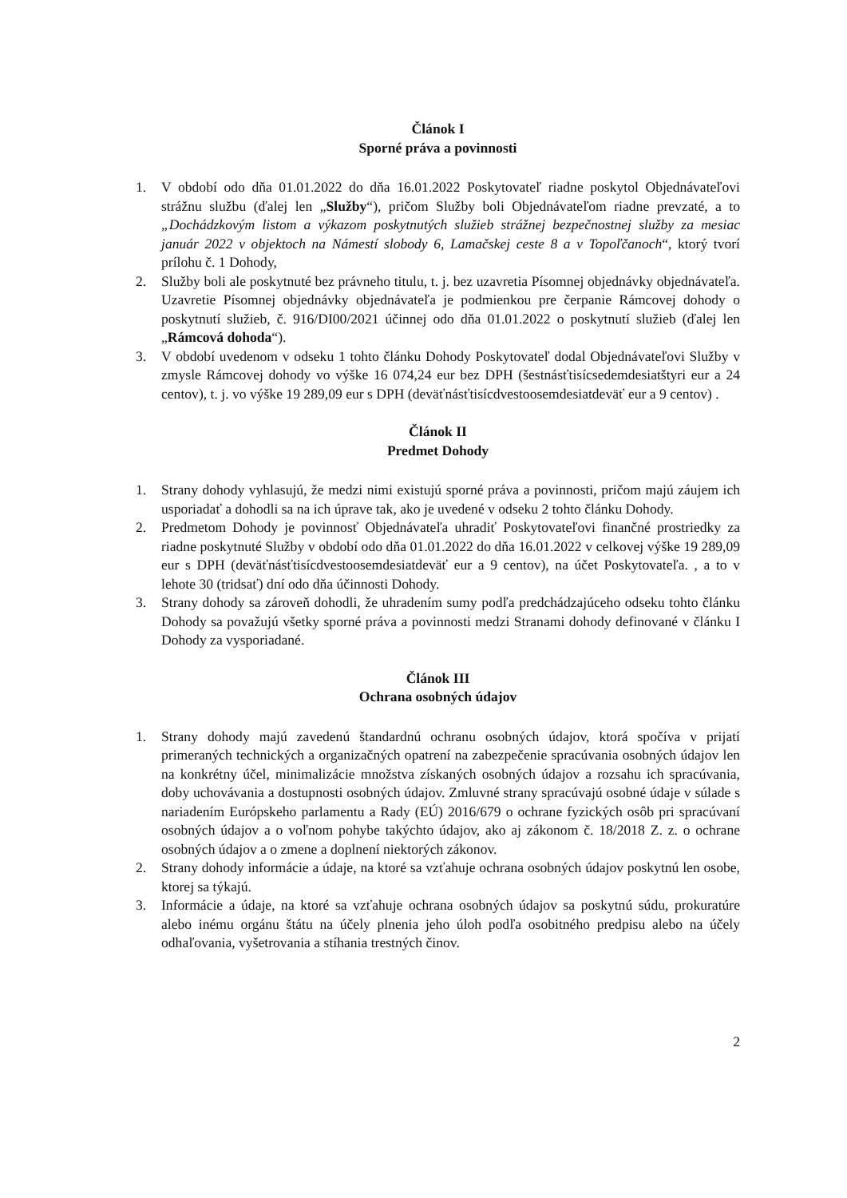Článok I
Sporné práva a povinnosti
1. V období odo dňa 01.01.2022 do dňa 16.01.2022 Poskytovateľ riadne poskytol Objednávateľovi strážnu službu (ďalej len „Služby“), pričom Služby boli Objednávateľom riadne prevzaté, a to „Dochádzkovým listom a výkazom poskytnutých služieb strážnej bezpečnostnej služby za mesiac január 2022 v objektoch na Námestí slobody 6, Lamačskej ceste 8 a v Topoľčanoch“, ktorý tvorí prílohu č. 1 Dohody,
2. Služby boli ale poskytnuté bez právneho titulu, t. j. bez uzavretia Písomnej objednávky objednávateľa. Uzavretie Písomnej objednávky objednávateľa je podmienkou pre čerpanie Rámcovej dohody o poskytnutí služieb, č. 916/DI00/2021 účinnej odo dňa 01.01.2022 o poskytnutí služieb (ďalej len „Rámcová dohoda“).
3. V období uvedenom v odseku 1 tohto článku Dohody Poskytovateľ dodal Objednávateľovi Služby v zmysle Rámcovej dohody vo výške 16 074,24 eur bez DPH (šestnásťtisícsedemdesiatštyri eur a 24 centov), t. j. vo výške 19 289,09 eur s DPH (deväťnásťtisícdvestoosemdesiatdeväť eur a 9 centov) .
Článok II
Predmet Dohody
1. Strany dohody vyhlasujú, že medzi nimi existujú sporné práva a povinnosti, pričom majú záujem ich usporiadať a dohodli sa na ich úprave tak, ako je uvedené v odseku 2 tohto článku Dohody.
2. Predmetom Dohody je povinnosť Objednávateľa uhradiť Poskytovateľovi finančné prostriedky za riadne poskytnuté Služby v období odo dňa 01.01.2022 do dňa 16.01.2022 v celkovej výške 19 289,09 eur s DPH (deväťnásťtisícdvestoosemdesiatdeväť eur a 9 centov), na účet Poskytovateľa. , a to v lehote 30 (tridsať) dní odo dňa účinnosti Dohody.
3. Strany dohody sa zároveň dohodli, že uhradením sumy podľa predchádzajúceho odseku tohto článku Dohody sa považujú všetky sporné práva a povinnosti medzi Stranami dohody definované v článku I Dohody za vysporiadané.
Článok III
Ochrana osobných údajov
1. Strany dohody majú zavedenú štandardnú ochranu osobných údajov, ktorá spočíva v prijatí primeraných technických a organizačných opatrení na zabezpečenie spracúvania osobných údajov len na konkrétny účel, minimalizácie množstva získaných osobných údajov a rozsahu ich spracúvania, doby uchovávania a dostupnosti osobných údajov. Zmluvné strany spracúvajú osobné údaje v súlade s nariadením Európskeho parlamentu a Rady (EÚ) 2016/679 o ochrane fyzických osôb pri spracúvaní osobných údajov a o voľnom pohybe takýchto údajov, ako aj zákonom č. 18/2018 Z. z. o ochrane osobných údajov a o zmene a doplnení niektorých zákonov.
2. Strany dohody informácie a údaje, na ktoré sa vzťahuje ochrana osobných údajov poskytnú len osobe, ktorej sa týkajú.
3. Informácie a údaje, na ktoré sa vzťahuje ochrana osobných údajov sa poskytnú súdu, prokuratúre alebo inému orgánu štátu na účely plnenia jeho úloh podľa osobitného predpisu alebo na účely odhaľovania, vyšetrovania a stíhania trestných činov.
2